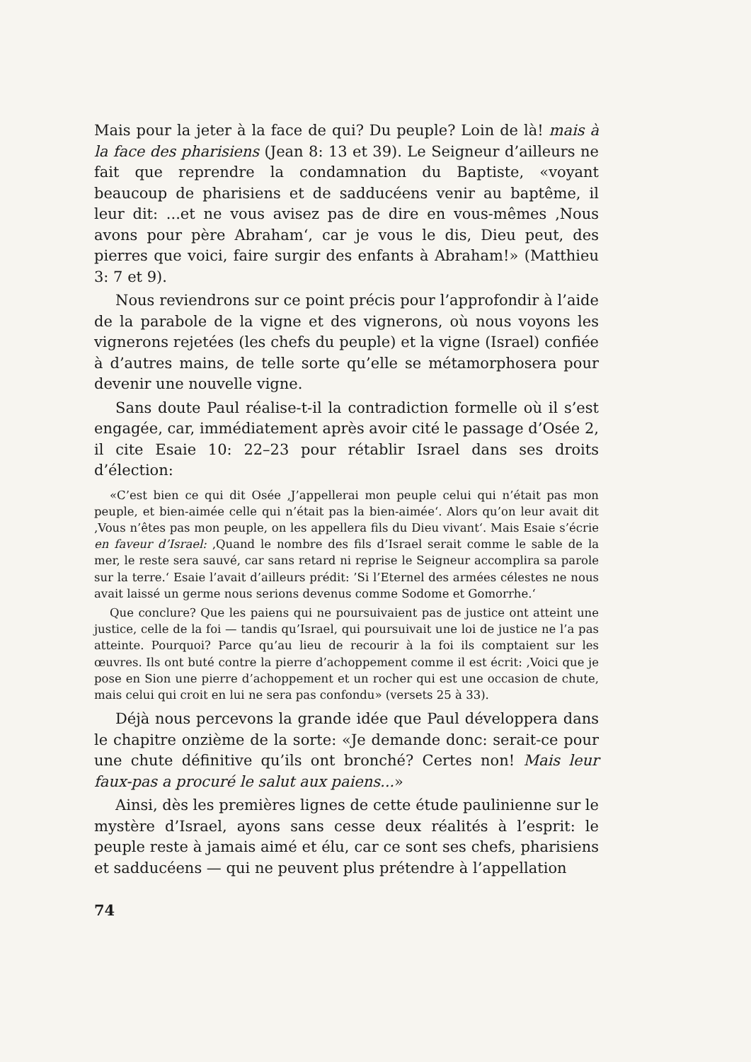Mais pour la jeter à la face de qui? Du peuple? Loin de là! mais à la face des pharisiens (Jean 8: 13 et 39). Le Seigneur d’ailleurs ne fait que reprendre la condamnation du Baptiste, «voyant beaucoup de pharisiens et de sadducéens venir au baptême, il leur dit: ...et ne vous avisez pas de dire en vous-mêmes ‚Nous avons pour père Abraham‘, car je vous le dis, Dieu peut, des pierres que voici, faire surgir des enfants à Abraham!» (Matthieu 3: 7 et 9).
Nous reviendrons sur ce point précis pour l’approfondir à l’aide de la parabole de la vigne et des vignerons, où nous voyons les vignerons rejetées (les chefs du peuple) et la vigne (Israel) confiée à d’autres mains, de telle sorte qu’elle se métamorphosera pour devenir une nouvelle vigne.
Sans doute Paul réalise-t-il la contradiction formelle où il s’est engagée, car, immédiatement après avoir cité le passage d’Osée 2, il cite Esaie 10: 22–23 pour rétablir Israel dans ses droits d’élection:
«C’est bien ce qui dit Osée ‚J’appellerai mon peuple celui qui n’était pas mon peuple, et bien-aimée celle qui n’était pas la bien-aimée‘. Alors qu’on leur avait dit ‚Vous n’êtes pas mon peuple, on les appellera fils du Dieu vivant‘. Mais Esaie s’écrie en faveur d’Israel: ‚Quand le nombre des fils d’Israel serait comme le sable de la mer, le reste sera sauvé, car sans retard ni reprise le Seigneur accomplira sa parole sur la terre.‘ Esaie l’avait d’ailleurs prédit: ’Si l’Eternel des armées célestes ne nous avait laissé un germe nous serions devenus comme Sodome et Gomorrhe.‘
Que conclure? Que les paiens qui ne poursuivaient pas de justice ont atteint une justice, celle de la foi — tandis qu’Israel, qui poursuivait une loi de justice ne l’a pas atteinte. Pourquoi? Parce qu’au lieu de recourir à la foi ils comptaient sur les œuvres. Ils ont buté contre la pierre d’achoppement comme il est écrit: ‚Voici que je pose en Sion une pierre d’achoppement et un rocher qui est une occasion de chute, mais celui qui croit en lui ne sera pas confondu» (versets 25 à 33).
Déjà nous percevons la grande idée que Paul développera dans le chapitre onzième de la sorte: «Je demande donc: serait-ce pour une chute définitive qu’ils ont bronché? Certes non! Mais leur faux-pas a procuré le salut aux paiens...»
Ainsi, dès les premières lignes de cette étude paulinienne sur le mystère d’Israel, ayons sans cesse deux réalités à l’esprit: le peuple reste à jamais aimé et élu, car ce sont ses chefs, pharisiens et sadducéens — qui ne peuvent plus prétendre à l’appellation
74